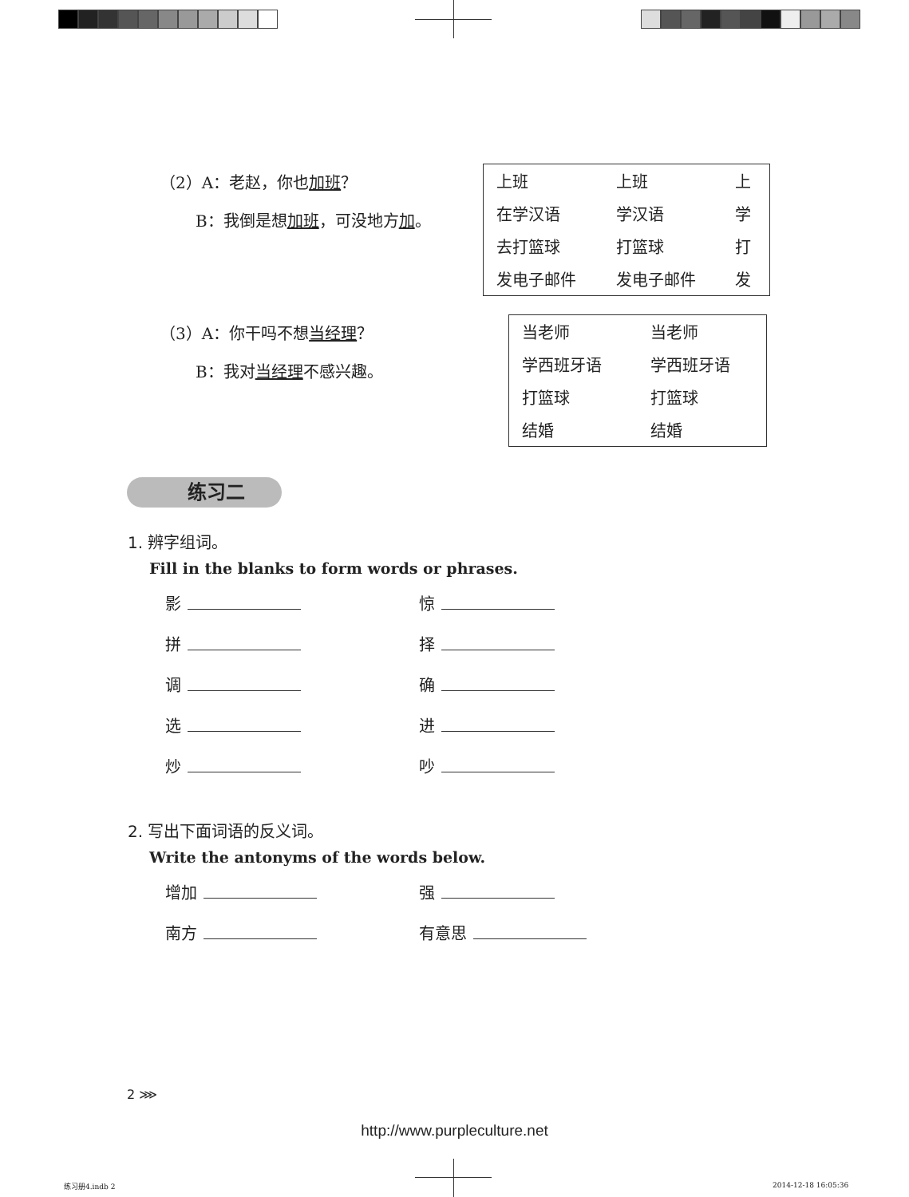（2）A：老赵，你也加班？
B：我倒是想加班，可没地方加。
| 上班 | 上班 | 上 |
| 在学汉语 | 学汉语 | 学 |
| 去打篮球 | 打篮球 | 打 |
| 发电子邮件 | 发电子邮件 | 发 |
（3）A：你干吗不想当经理？
B：我对当经理不感兴趣。
| 当老师 | 当老师 |
| 学西班牙语 | 学西班牙语 |
| 打篮球 | 打篮球 |
| 结婚 | 结婚 |
练习二
1. 辨字组词。
Fill in the blanks to form words or phrases.
影
惊
拼
择
调
确
选
进
炒
吵
2. 写出下面词语的反义词。
Write the antonyms of the words below.
增加
强
南方
有意思
2 ⋙
http://www.purpleculture.net
练习册4.indb 2 2014-12-18 16:05:36